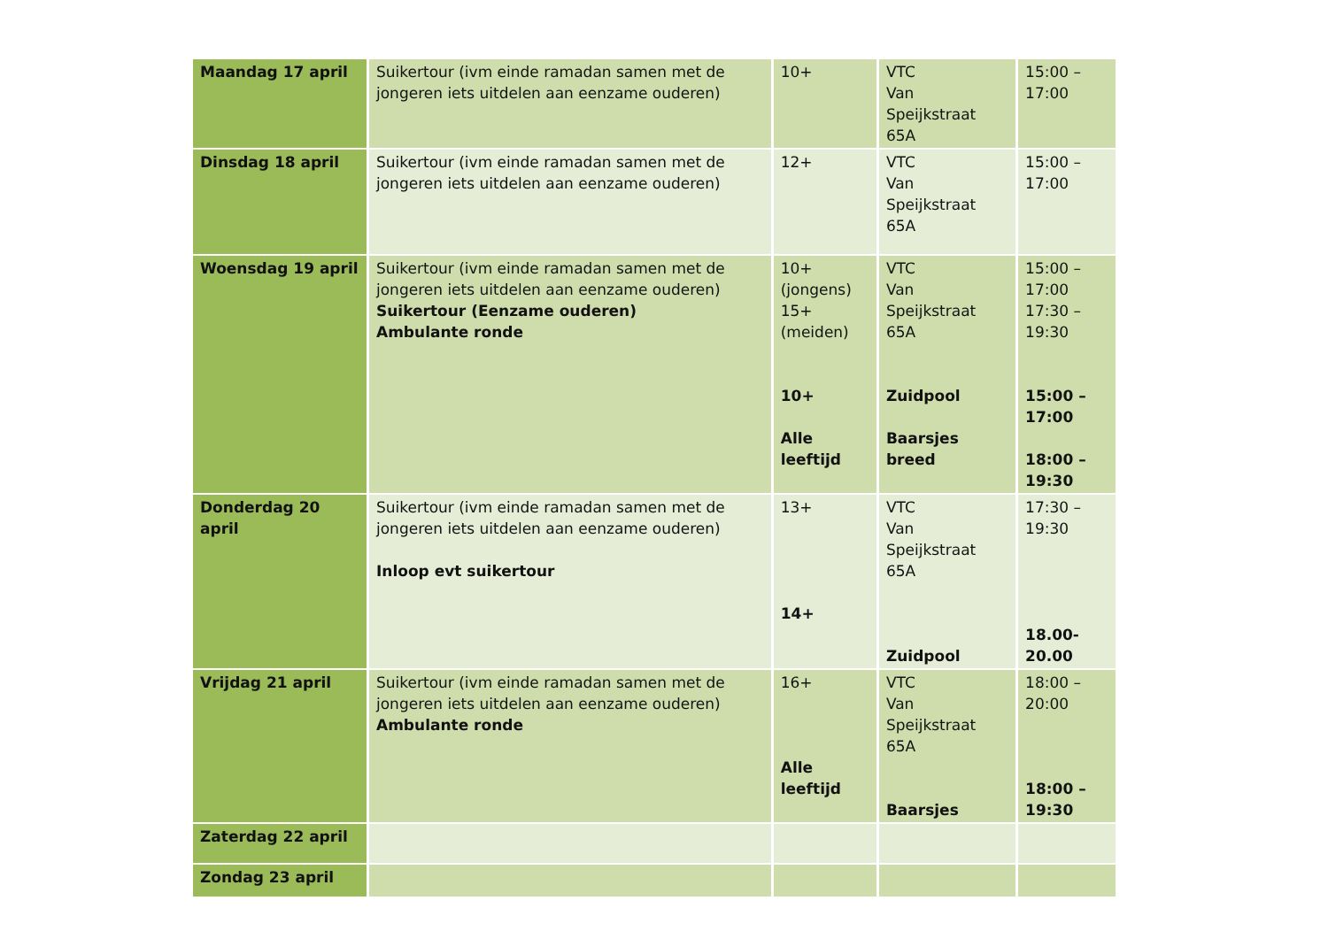| Maandag 17 april | Suikertour (ivm einde ramadan samen met de jongeren iets uitdelen aan eenzame ouderen) | 10+ | VTC Van Speijkstraat 65A | 15:00 – 17:00 |
| Dinsdag 18 april | Suikertour (ivm einde ramadan samen met de jongeren iets uitdelen aan eenzame ouderen) | 12+ | VTC Van Speijkstraat 65A | 15:00 – 17:00 |
| Woensdag 19 april | Suikertour (ivm einde ramadan samen met de jongeren iets uitdelen aan eenzame ouderen) Suikertour (Eenzame ouderen) Ambulante ronde | 10+ (jongens) 15+ (meiden) 10+ Alle leeftijd | VTC Van Speijkstraat 65A Zuidpool Baarsjes breed | 15:00 – 17:00 17:30 – 19:30 15:00 – 17:00 18:00 – 19:30 |
| Donderdag 20 april | Suikertour (ivm einde ramadan samen met de jongeren iets uitdelen aan eenzame ouderen) Inloop evt suikertour | 13+ 14+ | VTC Van Speijkstraat 65A Zuidpool | 17:30 – 19:30 18.00-20.00 |
| Vrijdag 21 april | Suikertour (ivm einde ramadan samen met de jongeren iets uitdelen aan eenzame ouderen) Ambulante ronde | 16+ Alle leeftijd | VTC Van Speijkstraat 65A Baarsjes | 18:00 – 20:00 18:00 – 19:30 |
| Zaterdag 22 april | | | | |
| Zondag 23 april | | | | |